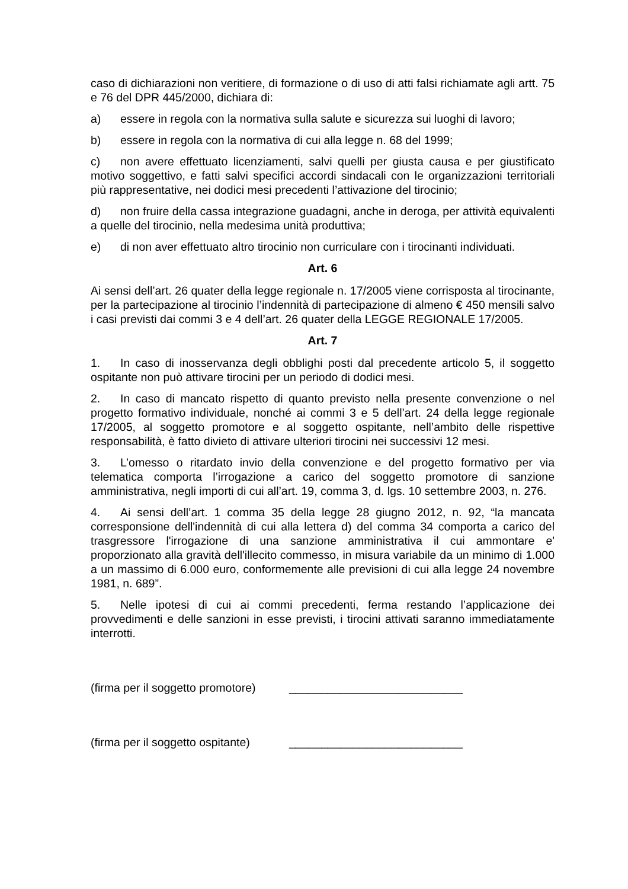caso di dichiarazioni non veritiere, di formazione o di uso di atti falsi richiamate agli artt. 75 e 76 del DPR 445/2000, dichiara di:
a) essere in regola con la normativa sulla salute e sicurezza sui luoghi di lavoro;
b) essere in regola con la normativa di cui alla legge n. 68 del 1999;
c) non avere effettuato licenziamenti, salvi quelli per giusta causa e per giustificato motivo soggettivo, e fatti salvi specifici accordi sindacali con le organizzazioni territoriali più rappresentative, nei dodici mesi precedenti l’attivazione del tirocinio;
d) non fruire della cassa integrazione guadagni, anche in deroga, per attività equivalenti a quelle del tirocinio, nella medesima unità produttiva;
e) di non aver effettuato altro tirocinio non curriculare con i tirocinanti individuati.
Art. 6
Ai sensi dell’art. 26 quater della legge regionale n. 17/2005 viene corrisposta al tirocinante, per la partecipazione al tirocinio l’indennità di partecipazione di almeno € 450 mensili salvo i casi previsti dai commi 3 e 4 dell’art. 26 quater della LEGGE REGIONALE 17/2005.
Art. 7
1. In caso di inosservanza degli obblighi posti dal precedente articolo 5, il soggetto ospitante non può attivare tirocini per un periodo di dodici mesi.
2. In caso di mancato rispetto di quanto previsto nella presente convenzione o nel progetto formativo individuale, nonché ai commi 3 e 5 dell’art. 24 della legge regionale 17/2005, al soggetto promotore e al soggetto ospitante, nell’ambito delle rispettive responsabilità, è fatto divieto di attivare ulteriori tirocini nei successivi 12 mesi.
3. L’omesso o ritardato invio della convenzione e del progetto formativo per via telematica comporta l’irrogazione a carico del soggetto promotore di sanzione amministrativa, negli importi di cui all’art. 19, comma 3, d. lgs. 10 settembre 2003, n. 276.
4. Ai sensi dell’art. 1 comma 35 della legge 28 giugno 2012, n. 92, “la mancata corresponsione dell'indennità di cui alla lettera d) del comma 34 comporta a carico del trasgressore l'irrogazione di una sanzione amministrativa il cui ammontare e' proporzionato alla gravità dell'illecito commesso, in misura variabile da un minimo di 1.000 a un massimo di 6.000 euro, conformemente alle previsioni di cui alla legge 24 novembre 1981, n. 689”.
5. Nelle ipotesi di cui ai commi precedenti, ferma restando l’applicazione dei provvedimenti e delle sanzioni in esse previsti, i tirocini attivati saranno immediatamente interrotti.
(firma per il soggetto promotore) ___________________________
(firma per il soggetto ospitante) ___________________________